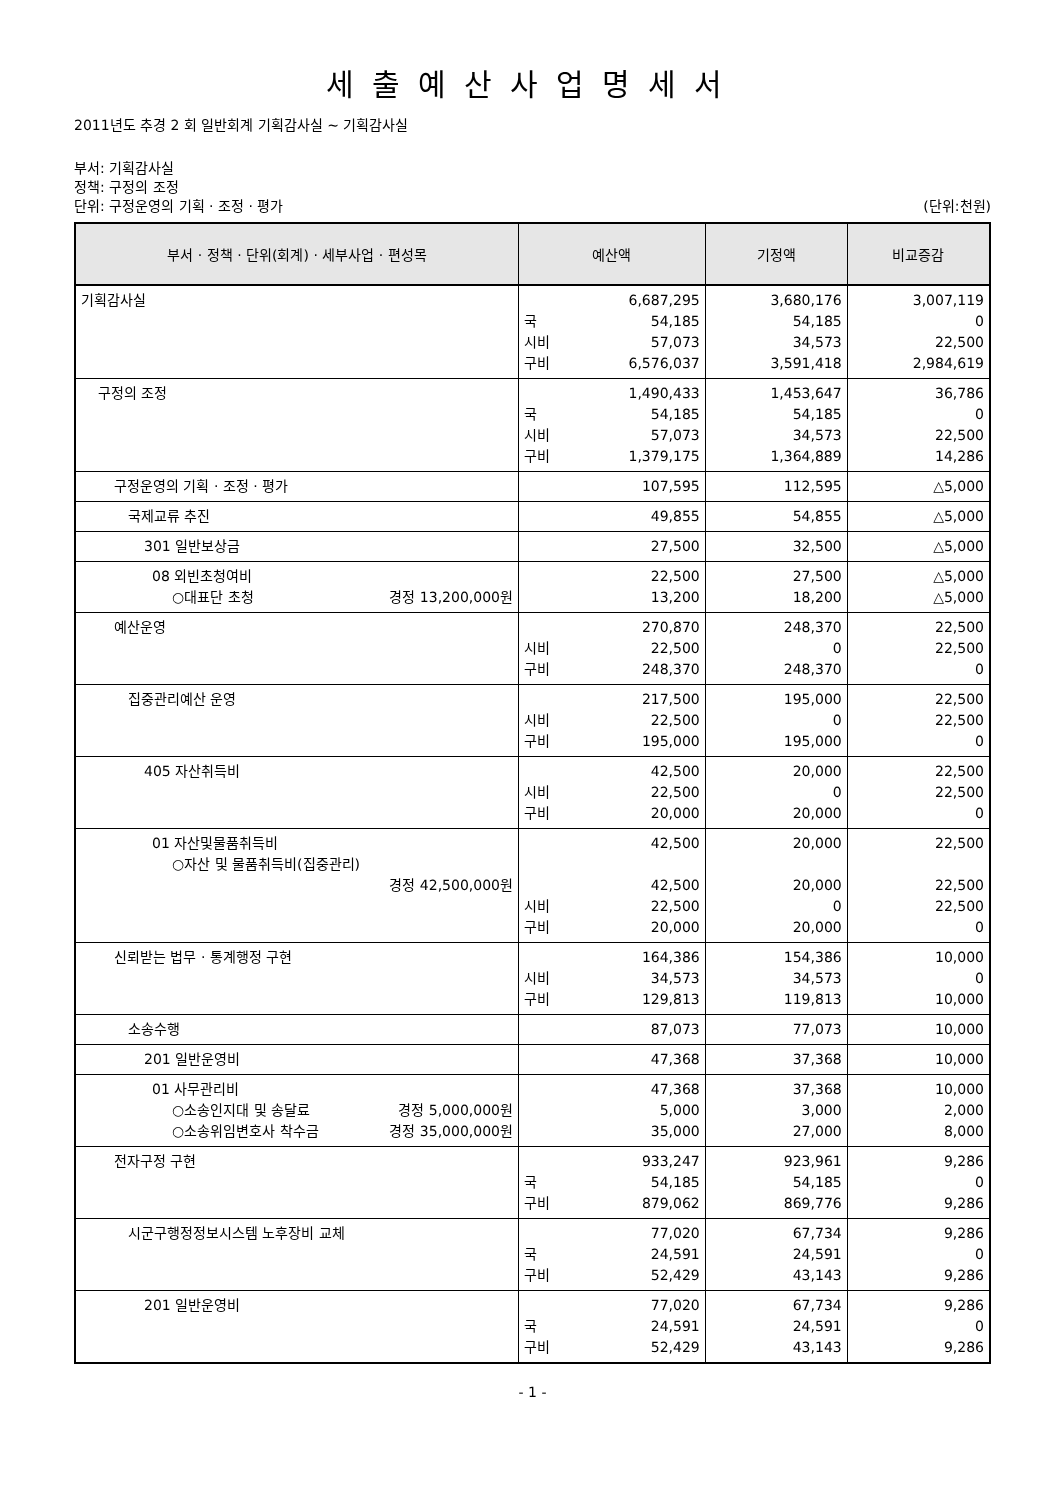세출예산사업명세서
2011년도 추경 2 회 일반회계 기획감사실 ~ 기획감사실
부서: 기획감사실
정책: 구정의 조정
단위: 구정운영의 기획 · 조정 · 평가 (단위:천원)
| 부서 · 정책 · 단위(회계) · 세부사업 · 편성목 | 예산액 | 기정액 | 비교증감 |
| --- | --- | --- | --- |
| 기획감사실 | 6,687,295 국 54,185 시비 57,073 구비 6,576,037 | 3,680,176 54,185 34,573 3,591,418 | 3,007,119 0 22,500 2,984,619 |
| 구정의 조정 | 1,490,433 국 54,185 시비 57,073 구비 1,379,175 | 1,453,647 54,185 34,573 1,364,889 | 36,786 0 22,500 14,286 |
| 구정운영의 기획 · 조정 · 평가 | 107,595 | 112,595 | △5,000 |
| 국제교류 추진 | 49,855 | 54,855 | △5,000 |
| 301 일반보상금 | 27,500 | 32,500 | △5,000 |
| 08 외빈초청여비 ○대표단 초청 경정 13,200,000원 | 22,500 13,200 | 27,500 18,200 | △5,000 △5,000 |
| 예산운영 | 270,870 시비 22,500 구비 248,370 | 248,370 0 248,370 | 22,500 22,500 0 |
| 집중관리예산 운영 | 217,500 시비 22,500 구비 195,000 | 195,000 0 195,000 | 22,500 22,500 0 |
| 405 자산취득비 | 42,500 시비 22,500 구비 20,000 | 20,000 0 20,000 | 22,500 22,500 0 |
| 01 자산및물품취득비 ○자산 및 물품취득비(집중관리) 경정 42,500,000원 | 42,500 42,500 시비 22,500 구비 20,000 | 20,000 20,000 0 20,000 | 22,500 22,500 22,500 0 |
| 신뢰받는 법무 · 통계행정 구현 | 164,386 시비 34,573 구비 129,813 | 154,386 34,573 119,813 | 10,000 0 10,000 |
| 소송수행 | 87,073 | 77,073 | 10,000 |
| 201 일반운영비 | 47,368 | 37,368 | 10,000 |
| 01 사무관리비 ○소송인지대 및 송달료 경정 5,000,000원 ○소송위임변호사 착수금 경정 35,000,000원 | 47,368 5,000 35,000 | 37,368 3,000 27,000 | 10,000 2,000 8,000 |
| 전자구정 구현 | 933,247 국 54,185 구비 879,062 | 923,961 54,185 869,776 | 9,286 0 9,286 |
| 시군구행정정보시스템 노후장비 교체 | 77,020 국 24,591 구비 52,429 | 67,734 24,591 43,143 | 9,286 0 9,286 |
| 201 일반운영비 | 77,020 국 24,591 구비 52,429 | 67,734 24,591 43,143 | 9,286 0 9,286 |
- 1 -